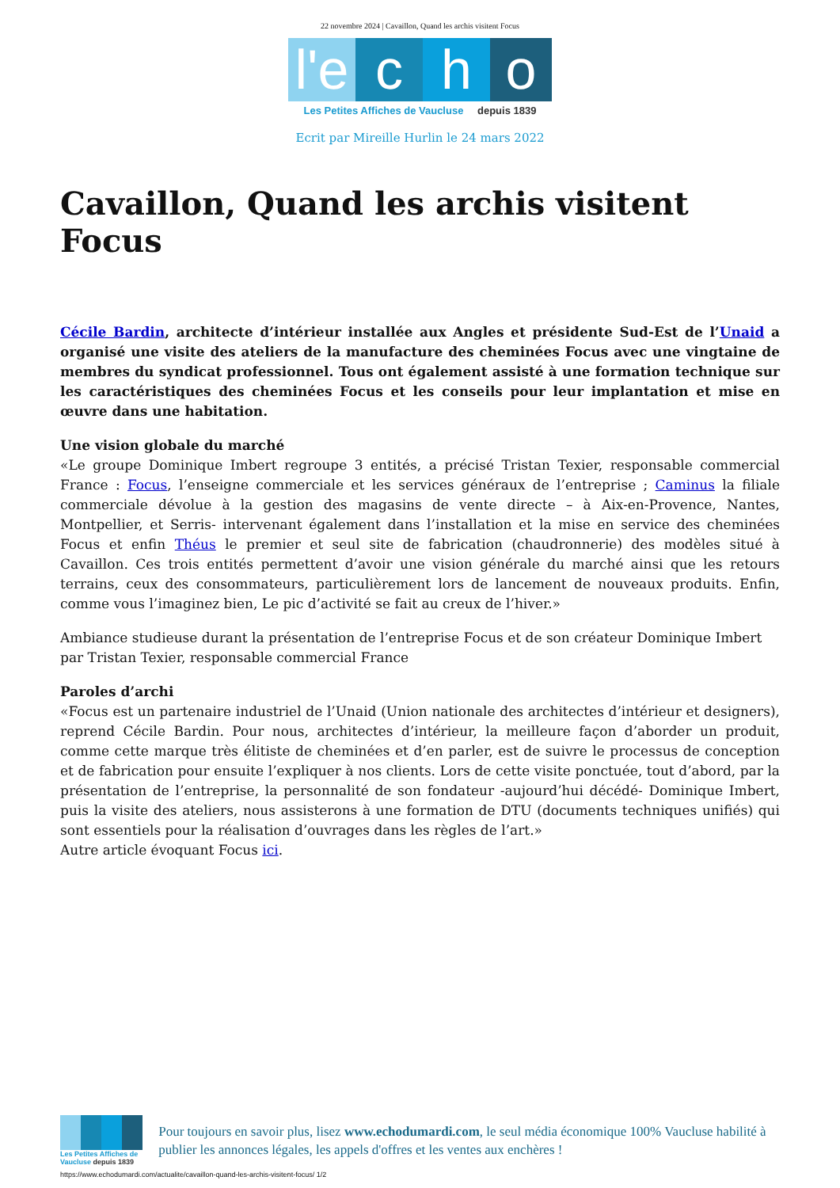22 novembre 2024 | Cavaillon, Quand les archis visitent Focus
l'e c h o
Les Petites Affiches de Vaucluse depuis 1839
Ecrit par Mireille Hurlin le 24 mars 2022
Cavaillon, Quand les archis visitent Focus
Cécile Bardin, architecte d’intérieur installée aux Angles et présidente Sud-Est de l’Unaid a organisé une visite des ateliers de la manufacture des cheminées Focus avec une vingtaine de membres du syndicat professionnel. Tous ont également assisté à une formation technique sur les caractéristiques des cheminées Focus et les conseils pour leur implantation et mise en œuvre dans une habitation.
Une vision globale du marché
«Le groupe Dominique Imbert regroupe 3 entités, a précisé Tristan Texier, responsable commercial France : Focus, l’enseigne commerciale et les services généraux de l’entreprise ; Caminus la filiale commerciale dévolue à la gestion des magasins de vente directe – à Aix-en-Provence, Nantes, Montpellier, et Serris- intervenant également dans l’installation et la mise en service des cheminées Focus et enfin Théus le premier et seul site de fabrication (chaudronnerie) des modèles situé à Cavaillon. Ces trois entités permettent d’avoir une vision générale du marché ainsi que les retours terrains, ceux des consommateurs, particulièrement lors de lancement de nouveaux produits. Enfin, comme vous l’imaginez bien, Le pic d’activité se fait au creux de l’hiver.»
Ambiance studieuse durant la présentation de l’entreprise Focus et de son créateur Dominique Imbert par Tristan Texier, responsable commercial France
Paroles d’archi
«Focus est un partenaire industriel de l’Unaid (Union nationale des architectes d’intérieur et designers), reprend Cécile Bardin. Pour nous, architectes d’intérieur, la meilleure façon d’aborder un produit, comme cette marque très élitiste de cheminées et d’en parler, est de suivre le processus de conception et de fabrication pour ensuite l’expliquer à nos clients. Lors de cette visite ponctuée, tout d’abord, par la présentation de l’entreprise, la personnalité de son fondateur -aujourd’hui décédé- Dominique Imbert, puis la visite des ateliers, nous assisterons à une formation de DTU (documents techniques unifiés) qui sont essentiels pour la réalisation d’ouvrages dans les règles de l’art.»
Autre article évoquant Focus ici.
Les Petites Affiches de Vaucluse depuis 1839
Pour toujours en savoir plus, lisez www.echodumardi.com, le seul média économique 100% Vaucluse habilité à publier les annonces légales, les appels d'offres et les ventes aux enchères !
https://www.echodumardi.com/actualite/cavaillon-quand-les-archis-visitent-focus/ 1/2